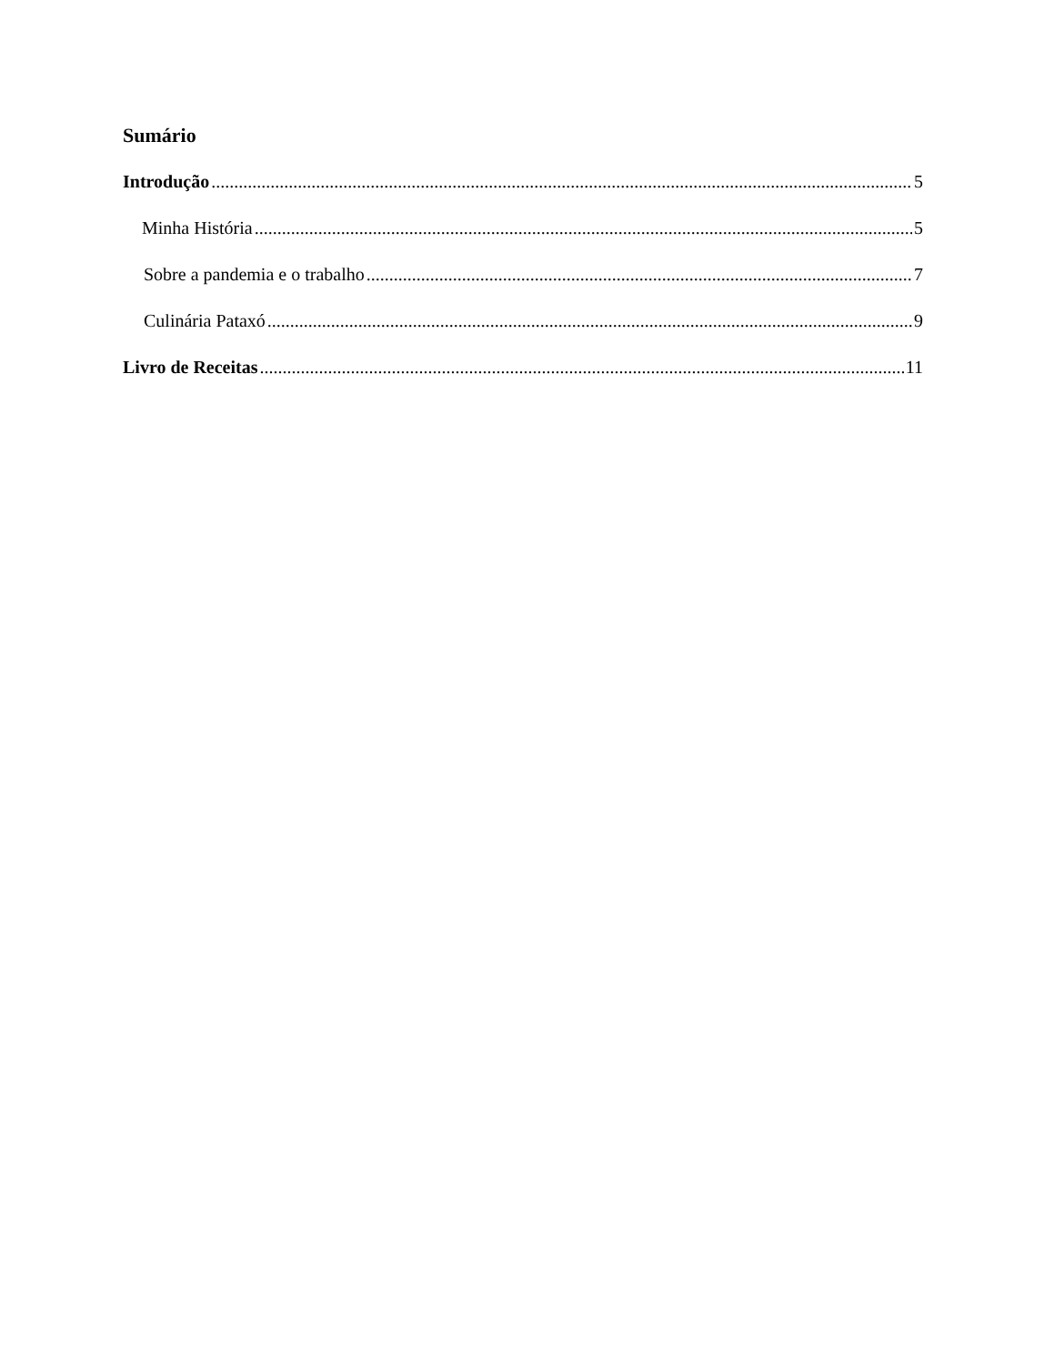Sumário
Introdução 5
Minha História 5
Sobre a pandemia e o trabalho 7
Culinária Pataxó 9
Livro de Receitas 11